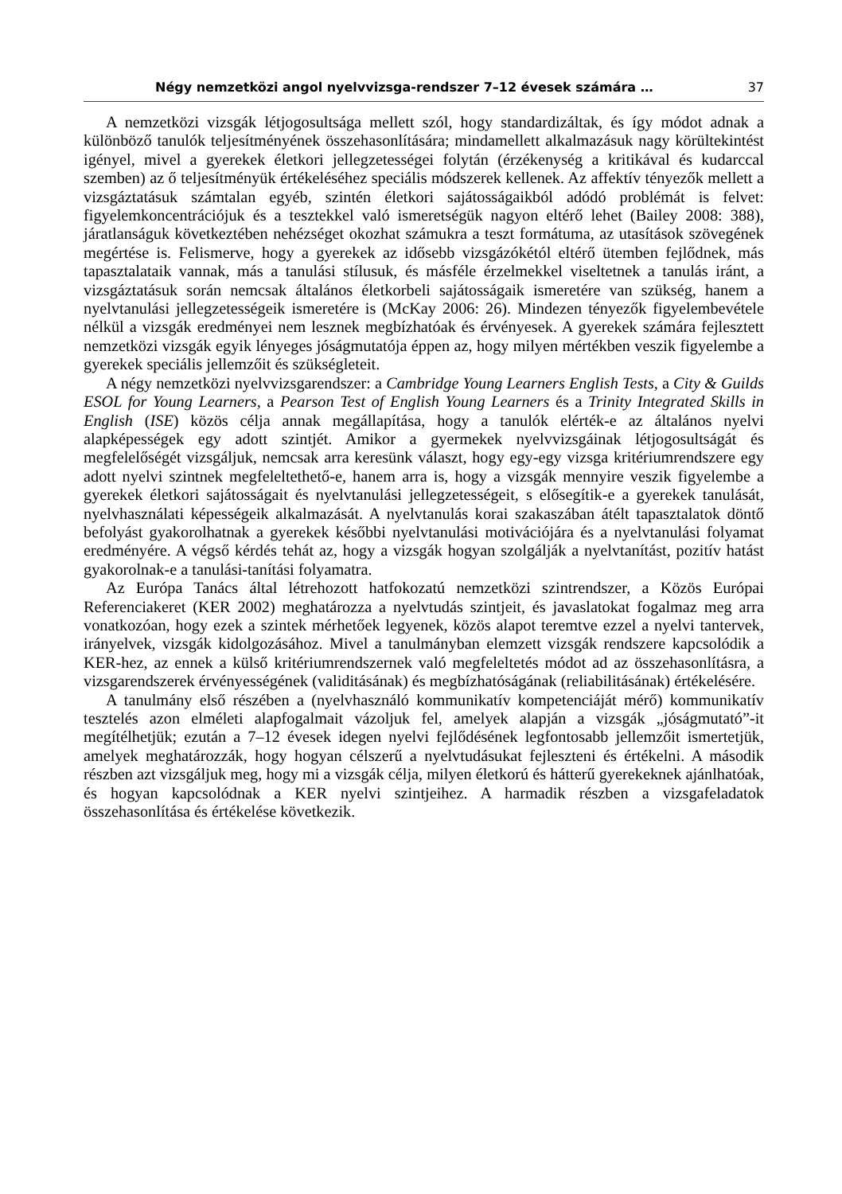Négy nemzetközi angol nyelvvizsga-rendszer 7–12 évesek számára … 37
A nemzetközi vizsgák létjogosultsága mellett szól, hogy standardizáltak, és így módot adnak a különböző tanulók teljesítményének összehasonlítására; mindamellett alkalmazásuk nagy körültekintést igényel, mivel a gyerekek életkori jellegzetességei folytán (érzékenység a kritikával és kudarccal szemben) az ő teljesítményük értékeléséhez speciális módszerek kellenek. Az affektív tényezők mellett a vizsgáztatásuk számtalan egyéb, szintén életkori sajátosságaikból adódó problémát is felvet: figyelemkoncentrációjuk és a tesztekkel való ismeretségük nagyon eltérő lehet (Bailey 2008: 388), járatlanságuk következtében nehézséget okozhat számukra a teszt formátuma, az utasítások szövegének megértése is. Felismerve, hogy a gyerekek az idősebb vizsgázókétól eltérő ütemben fejlődnek, más tapasztalataik vannak, más a tanulási stílusuk, és másféle érzelmekkel viseltetnek a tanulás iránt, a vizsgáztatásuk során nemcsak általános életkorbeli sajátosságaik ismeretére van szükség, hanem a nyelvtanulási jellegzetességeik ismeretére is (McKay 2006: 26). Mindezen tényezők figyelembevétele nélkül a vizsgák eredményei nem lesznek megbízhatóak és érvényesek. A gyerekek számára fejlesztett nemzetközi vizsgák egyik lényeges jóságmutatója éppen az, hogy milyen mértékben veszik figyelembe a gyerekek speciális jellemzőit és szükségleteit.
A négy nemzetközi nyelvvizsgarendszer: a Cambridge Young Learners English Tests, a City & Guilds ESOL for Young Learners, a Pearson Test of English Young Learners és a Trinity Integrated Skills in English (ISE) közös célja annak megállapítása, hogy a tanulók elérték-e az általános nyelvi alapképességek egy adott szintjét. Amikor a gyermekek nyelvvizsgáinak létjogosultságát és megfelelőségét vizsgáljuk, nemcsak arra keresünk választ, hogy egy-egy vizsga kritériumrendszere egy adott nyelvi szintnek megfeleltethető-e, hanem arra is, hogy a vizsgák mennyire veszik figyelembe a gyerekek életkori sajátosságait és nyelvtanulási jellegzetességeit, s elősegítik-e a gyerekek tanulását, nyelvhasználati képességeik alkalmazását. A nyelvtanulás korai szakaszában átélt tapasztalatok döntő befolyást gyakorolhatnak a gyerekek későbbi nyelvtanulási motivációjára és a nyelvtanulási folyamat eredményére. A végső kérdés tehát az, hogy a vizsgák hogyan szolgálják a nyelvtanítást, pozitív hatást gyakorolnak-e a tanulási-tanítási folyamatra.
Az Európa Tanács által létrehozott hatfokozatú nemzetközi szintrendszer, a Közös Európai Referenciakeret (KER 2002) meghatározza a nyelvtudás szintjeit, és javaslatokat fogalmaz meg arra vonatkozóan, hogy ezek a szintek mérhetőek legyenek, közös alapot teremtve ezzel a nyelvi tantervek, irányelvek, vizsgák kidolgozásához. Mivel a tanulmányban elemzett vizsgák rendszere kapcsolódik a KER-hez, az ennek a külső kritériumrendszernek való megfeleltetés módot ad az összehasonlításra, a vizsgarendszerek érvényességének (validitásának) és megbízhatóságának (reliabilitásának) értékelésére.
A tanulmány első részében a (nyelvhasználó kommunikatív kompetenciáját mérő) kommunikatív tesztelés azon elméleti alapfogalmait vázoljuk fel, amelyek alapján a vizsgák „jóságmutató”-it megítélhetjük; ezután a 7–12 évesek idegen nyelvi fejlődésének legfontosabb jellemzőit ismertetjük, amelyek meghatározzák, hogy hogyan célszerű a nyelvtudásukat fejleszteni és értékelni. A második részben azt vizsgáljuk meg, hogy mi a vizsgák célja, milyen életkorú és hátterű gyerekeknek ajánlhatóak, és hogyan kapcsolódnak a KER nyelvi szintjeihez. A harmadik részben a vizsgafeladatok összehasonlítása és értékelése következik.